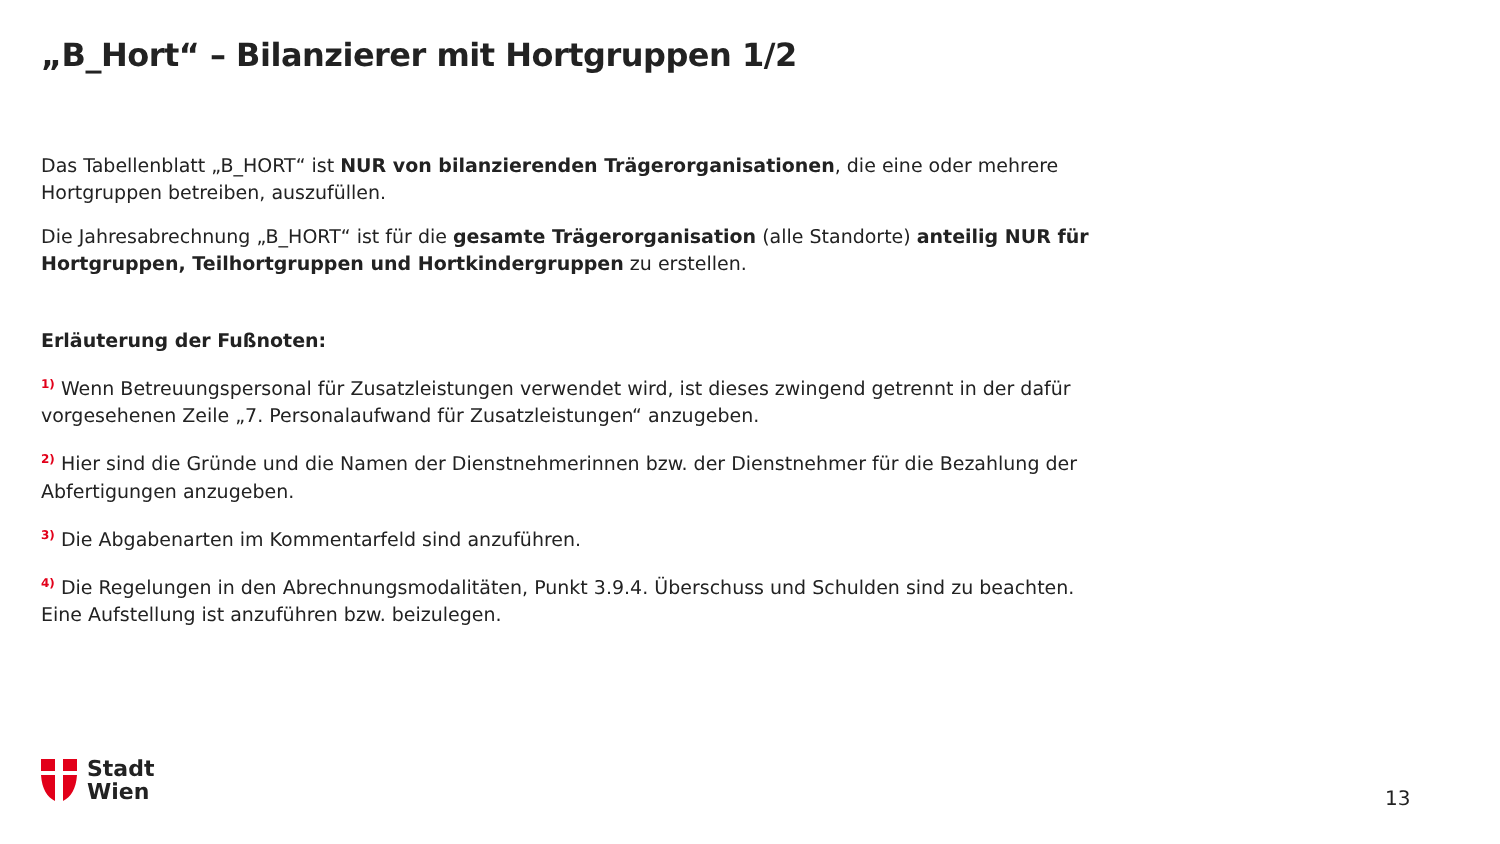„B_Hort“ – Bilanzierer mit Hortgruppen 1/2
Das Tabellenblatt „B_HORT“ ist NUR von bilanzierenden Trägerorganisationen, die eine oder mehrere Hortgruppen betreiben, auszufüllen.
Die Jahresabrechnung „B_HORT“ ist für die gesamte Trägerorganisation (alle Standorte) anteilig NUR für Hortgruppen, Teilhortgruppen und Hortkindergruppen zu erstellen.
Erläuterung der Fußnoten:
<sup>1)</sup> Wenn Betreuungspersonal für Zusatzleistungen verwendet wird, ist dieses zwingend getrennt in der dafür vorgesehenen Zeile „7. Personalaufwand für Zusatzleistungen“ anzugeben.
<sup>2)</sup> Hier sind die Gründe und die Namen der Dienstnehmerinnen bzw. der Dienstnehmer für die Bezahlung der Abfertigungen anzugeben.
<sup>3)</sup> Die Abgabenarten im Kommentarfeld sind anzuführen.
<sup>4)</sup> Die Regelungen in den Abrechnungsmodalitäten, Punkt 3.9.4. Überschuss und Schulden sind zu beachten. Eine Aufstellung ist anzuführen bzw. beizulegen.
Stadt
Wien
13